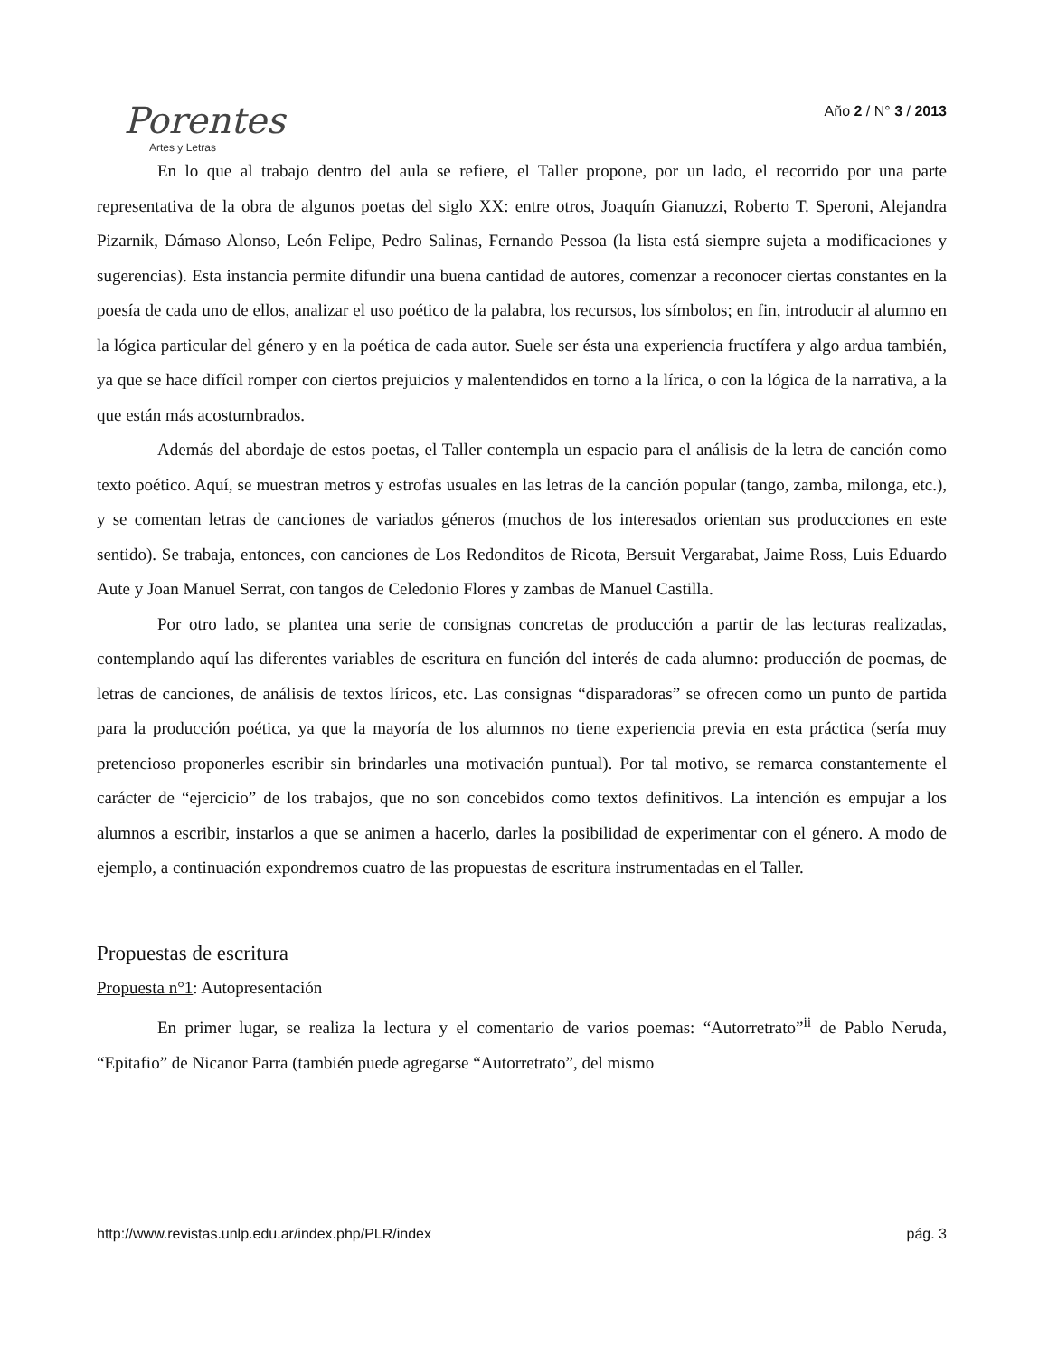Porentes
Artes y Letras
Año 2 / N° 3 / 2013
En lo que al trabajo dentro del aula se refiere, el Taller propone, por un lado, el recorrido por una parte representativa de la obra de algunos poetas del siglo XX: entre otros, Joaquín Gianuzzi, Roberto T. Speroni, Alejandra Pizarnik, Dámaso Alonso, León Felipe, Pedro Salinas, Fernando Pessoa (la lista está siempre sujeta a modificaciones y sugerencias). Esta instancia permite difundir una buena cantidad de autores, comenzar a reconocer ciertas constantes en la poesía de cada uno de ellos, analizar el uso poético de la palabra, los recursos, los símbolos; en fin, introducir al alumno en la lógica particular del género y en la poética de cada autor. Suele ser ésta una experiencia fructífera y algo ardua también, ya que se hace difícil romper con ciertos prejuicios y malentendidos en torno a la lírica, o con la lógica de la narrativa, a la que están más acostumbrados.
Además del abordaje de estos poetas, el Taller contempla un espacio para el análisis de la letra de canción como texto poético. Aquí, se muestran metros y estrofas usuales en las letras de la canción popular (tango, zamba, milonga, etc.), y se comentan letras de canciones de variados géneros (muchos de los interesados orientan sus producciones en este sentido). Se trabaja, entonces, con canciones de Los Redonditos de Ricota, Bersuit Vergarabat, Jaime Ross, Luis Eduardo Aute y Joan Manuel Serrat, con tangos de Celedonio Flores y zambas de Manuel Castilla.
Por otro lado, se plantea una serie de consignas concretas de producción a partir de las lecturas realizadas, contemplando aquí las diferentes variables de escritura en función del interés de cada alumno: producción de poemas, de letras de canciones, de análisis de textos líricos, etc. Las consignas “disparadoras” se ofrecen como un punto de partida para la producción poética, ya que la mayoría de los alumnos no tiene experiencia previa en esta práctica (sería muy pretencioso proponerles escribir sin brindarles una motivación puntual). Por tal motivo, se remarca constantemente el carácter de “ejercicio” de los trabajos, que no son concebidos como textos definitivos. La intención es empujar a los alumnos a escribir, instarlos a que se animen a hacerlo, darles la posibilidad de experimentar con el género. A modo de ejemplo, a continuación expondremos cuatro de las propuestas de escritura instrumentadas en el Taller.
Propuestas de escritura
Propuesta n°1: Autopresentación
En primer lugar, se realiza la lectura y el comentario de varios poemas: “Autorretrato”<sup>ii</sup> de Pablo Neruda, “Epitafio” de Nicanor Parra (también puede agregarse “Autorretrato”, del mismo
http://www.revistas.unlp.edu.ar/index.php/PLR/index pág. 3